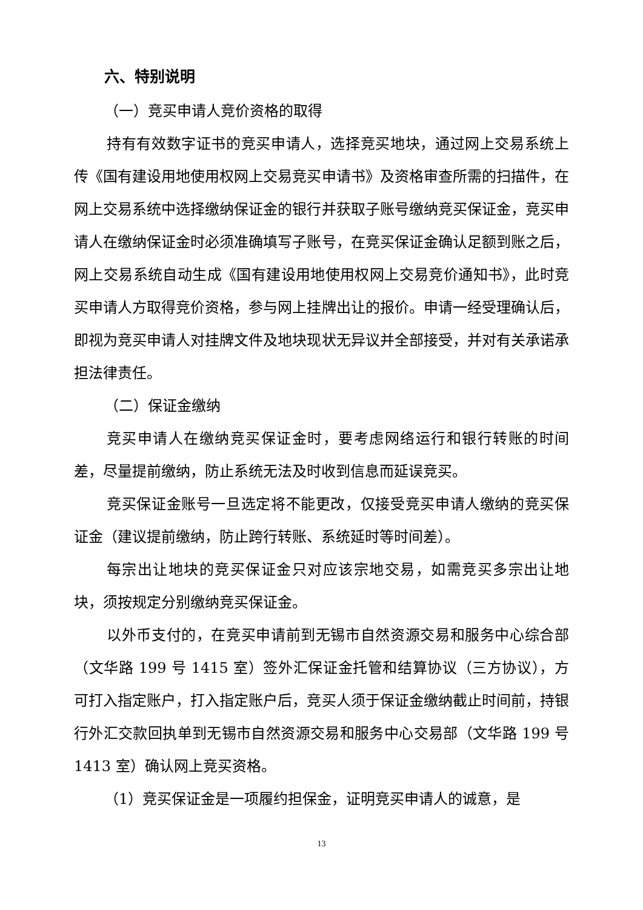六、特别说明
（一）竞买申请人竞价资格的取得
持有有效数字证书的竞买申请人，选择竞买地块，通过网上交易系统上传《国有建设用地使用权网上交易竞买申请书》及资格审查所需的扫描件，在网上交易系统中选择缴纳保证金的银行并获取子账号缴纳竞买保证金，竞买申请人在缴纳保证金时必须准确填写子账号，在竞买保证金确认足额到账之后，网上交易系统自动生成《国有建设用地使用权网上交易竞价通知书》，此时竞买申请人方取得竞价资格，参与网上挂牌出让的报价。申请一经受理确认后，即视为竞买申请人对挂牌文件及地块现状无异议并全部接受，并对有关承诺承担法律责任。
（二）保证金缴纳
竞买申请人在缴纳竞买保证金时，要考虑网络运行和银行转账的时间差，尽量提前缴纳，防止系统无法及时收到信息而延误竞买。
竞买保证金账号一旦选定将不能更改，仅接受竞买申请人缴纳的竞买保证金（建议提前缴纳，防止跨行转账、系统延时等时间差）。
每宗出让地块的竞买保证金只对应该宗地交易，如需竞买多宗出让地块，须按规定分别缴纳竞买保证金。
以外币支付的，在竞买申请前到无锡市自然资源交易和服务中心综合部（文华路 199 号 1415 室）签外汇保证金托管和结算协议（三方协议），方可打入指定账户，打入指定账户后，竞买人须于保证金缴纳截止时间前，持银行外汇交款回执单到无锡市自然资源交易和服务中心交易部（文华路 199 号 1413 室）确认网上竞买资格。
（1）竞买保证金是一项履约担保金，证明竞买申请人的诚意，是
13